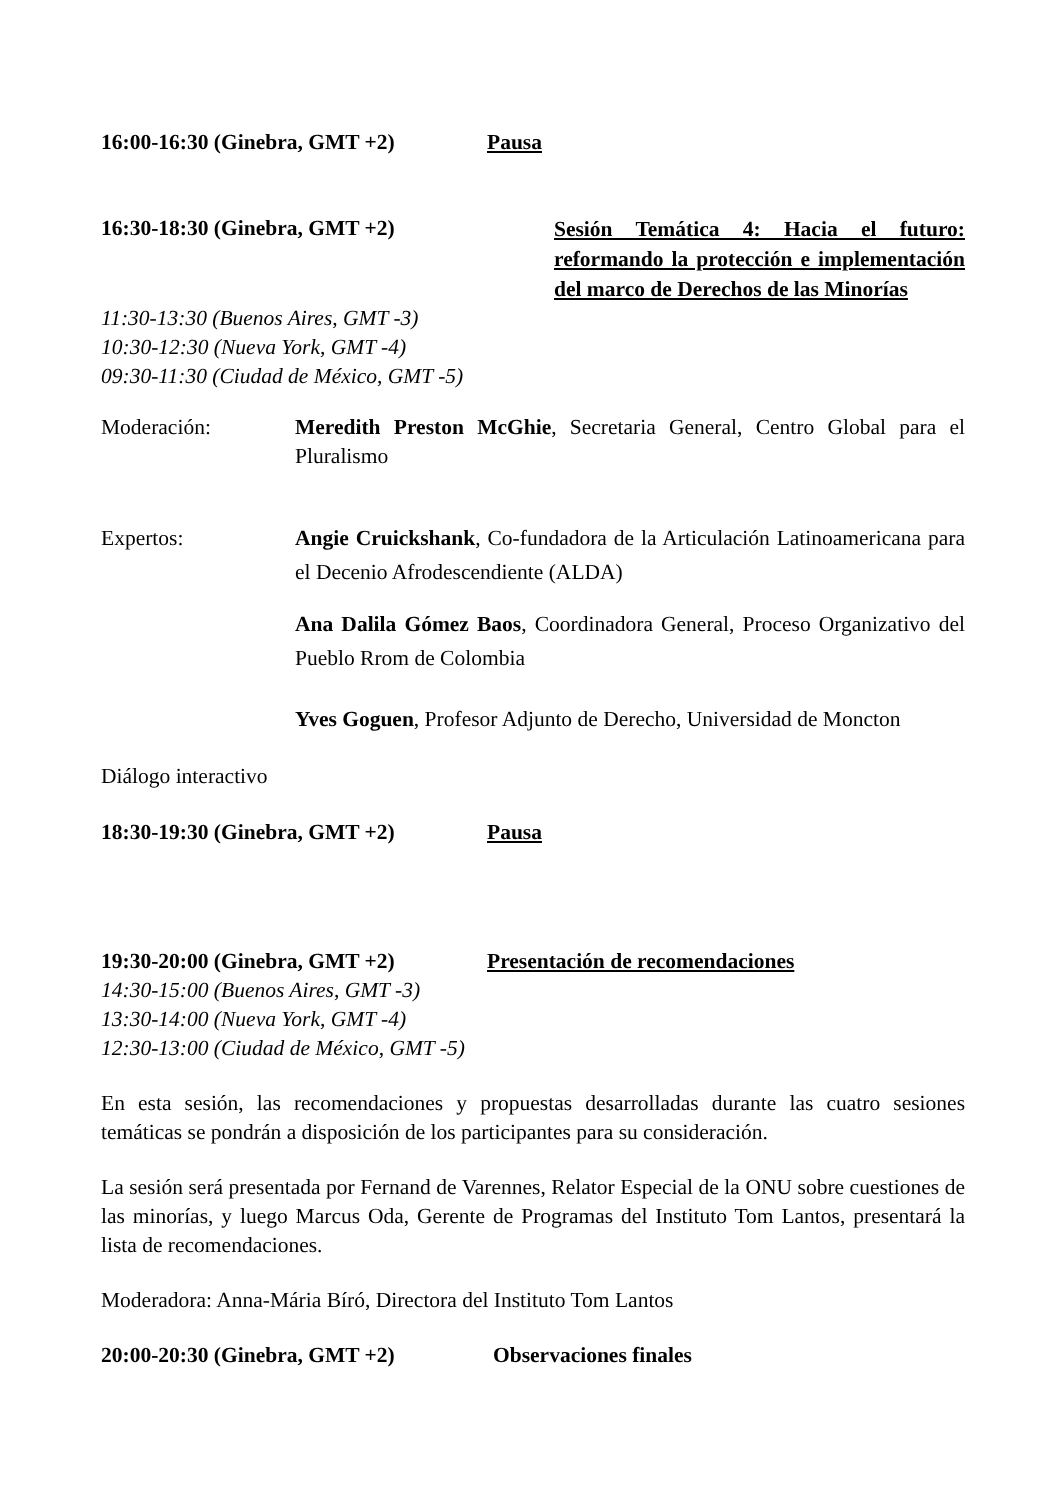16:00-16:30 (Ginebra, GMT +2) Pausa
16:30-18:30 (Ginebra, GMT +2)
Sesión Temática 4: Hacia el futuro: reformando la protección e implementación del marco de Derechos de las Minorías
11:30-13:30 (Buenos Aires, GMT -3)
10:30-12:30 (Nueva York, GMT -4)
09:30-11:30 (Ciudad de México, GMT -5)
Moderación: Meredith Preston McGhie, Secretaria General, Centro Global para el Pluralismo
Expertos: Angie Cruickshank, Co-fundadora de la Articulación Latinoamericana para el Decenio Afrodescendiente (ALDA)
Ana Dalila Gómez Baos, Coordinadora General, Proceso Organizativo del Pueblo Rrom de Colombia
Yves Goguen, Profesor Adjunto de Derecho, Universidad de Moncton
Diálogo interactivo
18:30-19:30 (Ginebra, GMT +2) Pausa
19:30-20:00 (Ginebra, GMT +2) Presentación de recomendaciones
14:30-15:00 (Buenos Aires, GMT -3)
13:30-14:00 (Nueva York, GMT -4)
12:30-13:00 (Ciudad de México, GMT -5)
En esta sesión, las recomendaciones y propuestas desarrolladas durante las cuatro sesiones temáticas se pondrán a disposición de los participantes para su consideración.
La sesión será presentada por Fernand de Varennes, Relator Especial de la ONU sobre cuestiones de las minorías, y luego Marcus Oda, Gerente de Programas del Instituto Tom Lantos, presentará la lista de recomendaciones.
Moderadora: Anna-Mária Bíró, Directora del Instituto Tom Lantos
20:00-20:30 (Ginebra, GMT +2) Observaciones finales